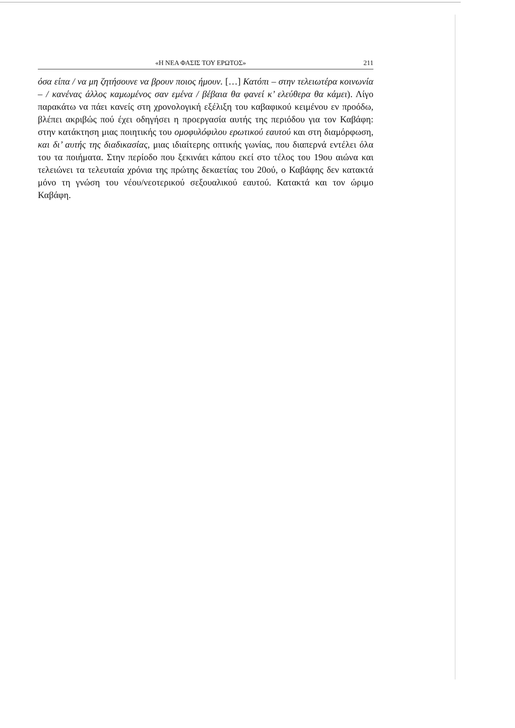«Η ΝΕΑ ΦΑΣΙΣ ΤΟΥ ΕΡΩΤΟΣ» 211
όσα είπα / να μη ζητήσουνε να βρουν ποιος ήμουν. […] Κατόπι – στην τελειωτέρα κοινωνία – / κανένας άλλος καμωμένος σαν εμένα / βέβαια θα φανεί κ’ ελεύθερα θα κάμει). Λίγο παρακάτω να πάει κανείς στη χρονολογική εξέλιξη του καβαφικού κειμένου εν προόδω, βλέπει ακριβώς πού έχει οδηγήσει η προεργασία αυτής της περιόδου για τον Καβάφη: στην κατάκτηση μιας ποιητικής του ομοφυλόφιλου ερωτικού εαυτού και στη διαμόρφωση, και δι’ αυτής της διαδικασίας, μιας ιδιαίτερης οπτικής γωνίας, που διαπερνά εντέλει όλα του τα ποιήματα. Στην περίοδο που ξεκινάει κάπου εκεί στο τέλος του 19ου αιώνα και τελειώνει τα τελευταία χρόνια της πρώτης δεκαετίας του 20ού, ο Καβάφης δεν κατακτά μόνο τη γνώση του νέου/νεοτερικού σεξουαλικού εαυτού. Κατακτά και τον ώριμο Καβάφη.